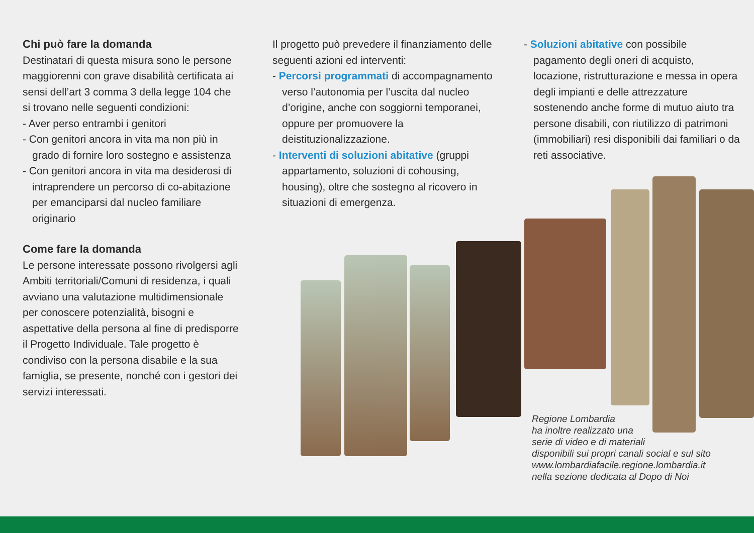Chi può fare la domanda
Destinatari di questa misura sono le persone maggiorenni con grave disabilità certificata ai sensi dell’art 3 comma 3 della legge 104 che si trovano nelle seguenti condizioni:
- Aver perso entrambi i genitori
- Con genitori ancora in vita ma non più in grado di fornire loro sostegno e assistenza
- Con genitori ancora in vita ma desiderosi di intraprendere un percorso di co-abitazione per emanciparsi dal nucleo familiare originario
Come fare la domanda
Le persone interessate possono rivolgersi agli Ambiti territoriali/Comuni di residenza, i quali avviano una valutazione multidimensionale per conoscere potenzialità, bisogni e aspettative della persona al fine di predisporre il Progetto Individuale. Tale progetto è condiviso con la persona disabile e la sua famiglia, se presente, nonché con i gestori dei servizi interessati.
Il progetto può prevedere il finanziamento delle seguenti azioni ed interventi:
- Percorsi programmati di accompagnamento verso l’autonomia per l’uscita dal nucleo d’origine, anche con soggiorni temporanei, oppure per promuovere la deistituzionalizzazione.
- Interventi di soluzioni abitative (gruppi appartamento, soluzioni di cohousing, housing), oltre che sostegno al ricovero in situazioni di emergenza.
- Soluzioni abitative con possibile pagamento degli oneri di acquisto, locazione, ristrutturazione e messa in opera degli impianti e delle attrezzature sostenendo anche forme di mutuo aiuto tra persone disabili, con riutilizzo di patrimoni (immobiliari) resi disponibili dai familiari o da reti associative.
Regione Lombardia
ha inoltre realizzato una
serie di video e di materiali
disponibili sui propri canali social e sul sito
www.lombardiafacile.regione.lombardia.it
nella sezione dedicata al Dopo di Noi